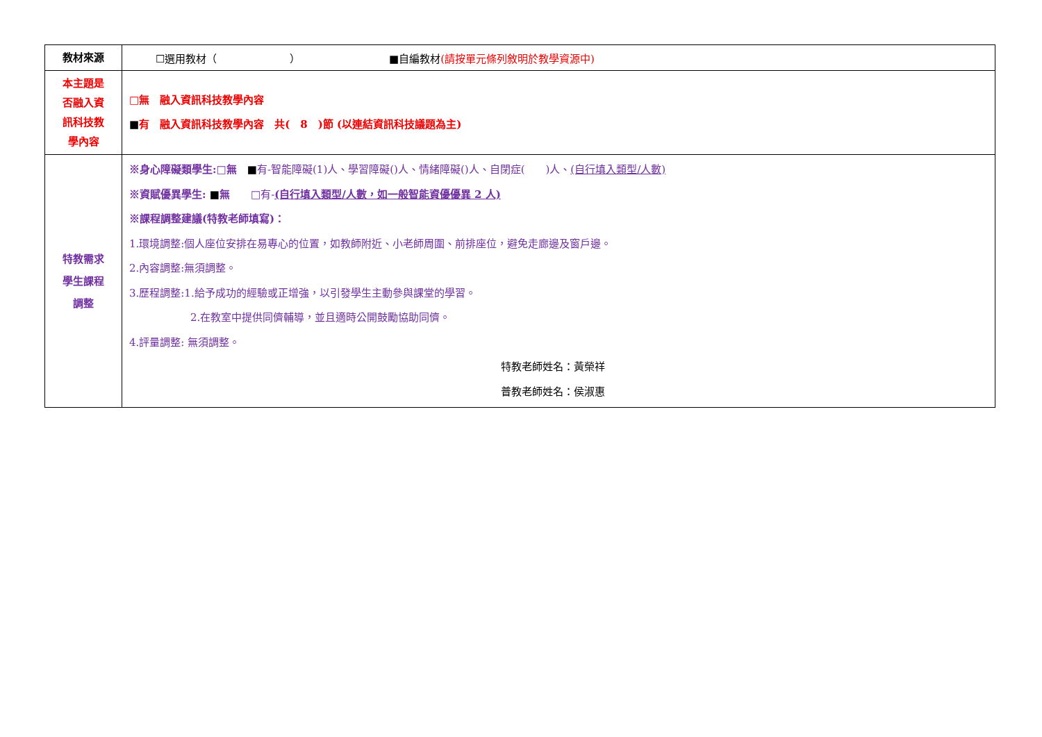| 教材來源 | ☐選用教材（ ） ■自編教材 (請按單元條列敘明於教學資源中) |
| 本主題是 否融入資 訊科技教 學內容 | □無 融入資訊科技教學內容 ■ 有 融入資訊科技教學內容 共( 8 )節 (以連結資訊科技議題為主) |
| 特教需求 學生課程 調整 | ※身心障礙類學生: □ 無 ■ 有-智能障礙(1)人、學習障礙()人、情緒障礙()人、自閉症( )人、 (自行填入類型/人數) ※資賦優異學生: ■ 無 □有- (自行填入類型/人數，如一般智能資優優異 2 人) ※課程調整建議(特教老師填寫)： 1.環境調整:個人座位安排在易專心的位置，如教師附近、小老師周圍、前排座位，避免走廊邊及窗戶邊。 2.內容調整:無須調整。 3.歷程調整:1.給予成功的經驗或正增強，以引發學生主動參與課堂的學習。 2.在教室中提供同儕輔導，並且適時公開鼓勵協助同儕。 4.評量調整: 無須調整。 特教老師姓名：黃榮祥 普教老師姓名：侯淑惠 |